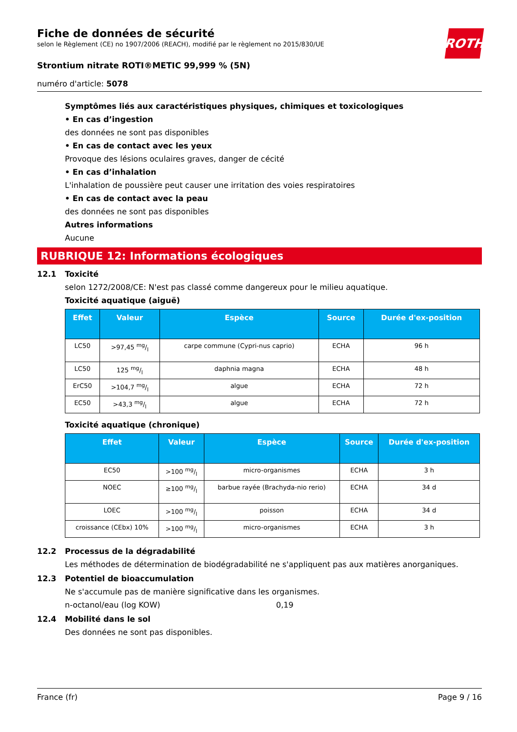Fiche de données de sécurité
selon le Règlement (CE) no 1907/2006 (REACH), modifié par le règlement no 2015/830/UE
ROTH
Strontium nitrate ROTI®METIC 99,999 % (5N)
numéro d'article: 5078
Symptômes liés aux caractéristiques physiques, chimiques et toxicologiques
• En cas d’ingestion
des données ne sont pas disponibles
• En cas de contact avec les yeux
Provoque des lésions oculaires graves, danger de cécité
• En cas d’inhalation
L'inhalation de poussière peut causer une irritation des voies respiratoires
• En cas de contact avec la peau
des données ne sont pas disponibles
Autres informations
Aucune
RUBRIQUE 12: Informations écologiques
12.1 Toxicité
selon 1272/2008/CE: N'est pas classé comme dangereux pour le milieu aquatique.
Toxicité aquatique (aiguë)
| Effet | Valeur | Espèce | Source | Durée d'ex-position |
| --- | --- | --- | --- | --- |
| LC50 | >97,45 mg/l | carpe commune (Cypri-nus caprio) | ECHA | 96 h |
| LC50 | 125 mg/l | daphnia magna | ECHA | 48 h |
| ErC50 | >104,7 mg/l | algue | ECHA | 72 h |
| EC50 | >43,3 mg/l | algue | ECHA | 72 h |
Toxicité aquatique (chronique)
| Effet | Valeur | Espèce | Source | Durée d'ex-position |
| --- | --- | --- | --- | --- |
| EC50 | >100 mg/l | micro-organismes | ECHA | 3 h |
| NOEC | ≥100 mg/l | barbue rayée (Brachyda-nio rerio) | ECHA | 34 d |
| LOEC | >100 mg/l | poisson | ECHA | 34 d |
| croissance (CEbx) 10% | >100 mg/l | micro-organismes | ECHA | 3 h |
12.2 Processus de la dégradabilité
Les méthodes de détermination de biodégradabilité ne s'appliquent pas aux matières anorganiques.
12.3 Potentiel de bioaccumulation
Ne s'accumule pas de manière significative dans les organismes.
n-octanol/eau (log KOW) 0,19
12.4 Mobilité dans le sol
Des données ne sont pas disponibles.
France (fr) Page 9 / 16